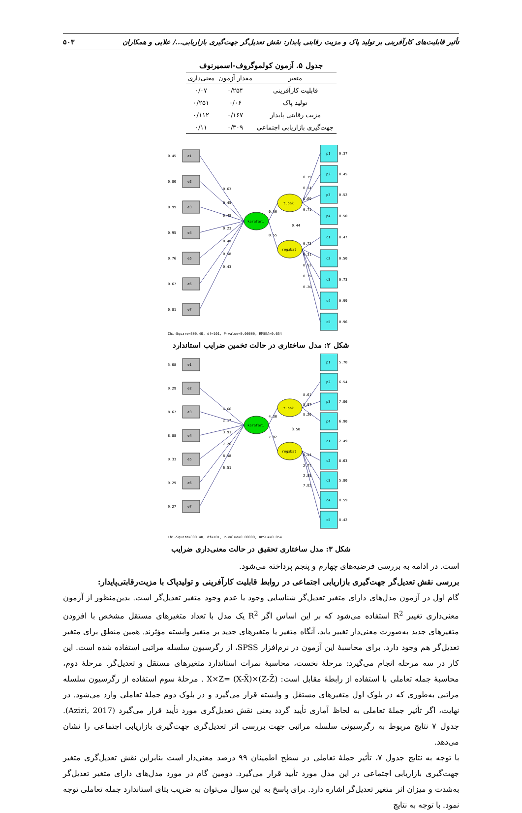تأثیر قابلیت‌های کارآفرینی بر تولید پاک و مزیت رقابتی پایدار: نقش تعدیل‌گر جهت‌گیری بازاریابی.../ علایی و همکاران ۵۰۳
جدول ۵. آزمون کولموگروف-اسمیرنوف
| متغیر | مقدار آزمون | معنی‌داری |
| --- | --- | --- |
| قابلیت کارآفرینی | ۰/۲۵۴ | ۰/۰۷ |
| تولید پاک | ۰/۰۶ | ۰/۲۵۱ |
| مزیت رقابتی پایدار | ۰/۱۶۷ | ۰/۱۱۲ |
| جهت‌گیری بازاریابی اجتماعی | ۰/۳۰۹ | ۰/۱۱ |
karafari
t.pak
regabat
e1
e2
e3
e4
e5
e6
e7
p1
p2
p3
p4
c1
c2
c3
c4
c5
0.45
0.80
0.99
0.95
0.76
0.67
0.81
0.37
0.45
0.52
0.50
0.47
0.50
0.73
0.99
0.96
0.63
0.45
0.48
0.23
0.49
0.58
0.43
0.30
0.55
0.44
0.79
0.74
0.69
0.71
0.73
0.31
0.52
0.39
0.20
Chi-Square=300.40, df=101, P-value=0.00000, RMSEA=0.054
شکل ۲: مدل ساختاری در حالت تخمین ضرایب استاندارد
karafari
t.pak
regabat
e1
e2
e3
e4
e5
e6
e7
p1
p2
p3
p4
c1
c2
c3
c4
c5
5.08
9.29
8.67
8.88
9.33
9.29
9.27
5.70
6.54
7.06
6.90
2.49
8.63
5.80
8.59
8.42
6.66
2.17
3.91
7.26
8.58
6.51
4.30
7.82
3.50
8.61
8.07
8.26
5.54
2.77
2.88
7.82
Chi-Square=300.40, df=101, P-value=0.00000, RMSEA=0.054
شکل ۳: مدل ساختاری تحقیق در حالت معنی‌داری ضرایب
است. در ادامه به بررسی فرضیه‌های چهارم و پنجم پرداخته می‌شود.
بررسی نقش تعدیل‌گر جهت‌گیری بازاریابی اجتماعی در روابط قابلیت کارآفرینی و تولیدپاک با مزیت‌رقابتی‌پایدار:
گام اول در آزمون مدل‌های دارای متغیر تعدیل‌گر شناسایی وجود یا عدم وجود متغیر تعدیل‌گر است. بدین‌منظور از آزمون معنی‌داری تغییر R<sup>2</sup> استفاده می‌شود که بر این اساس اگر R<sup>2</sup> یک مدل با تعداد متغیرهای مستقل مشخص با افزودن متغیرهای جدید به‌صورت معنی‌دار تغییر یابد، آنگاه متغیر یا متغیرهای جدید بر متغیر وابسته مؤثرند. همین منطق برای متغیر تعدیل‌گر هم وجود دارد. برای محاسبۀ این آزمون در نرم‌افزار SPSS، از رگرسیون سلسله مراتبی استفاده شده است. این کار در سه مرحله انجام می‌گیرد: مرحلۀ نخست، محاسبۀ نمرات استاندارد متغیرهای مستقل و تعدیل‌گر. مرحلۀ دوم، محاسبۀ جمله تعاملی با استفاده از رابطۀ مقابل است: X×Z= (X-X̄)×(Z-Z̄) . مرحلۀ سوم استفاده از رگرسیون سلسله مراتبی به‌طوری که در بلوک اول متغیرهای مستقل و وابسته قرار می‌گیرد و در بلوک دوم جملۀ تعاملی وارد می‌شود. در نهایت، اگر تأثیر جملۀ تعاملی به لحاظ آماری تأیید گردد یعنی نقش تعدیل‌گری مورد تأیید قرار می‌گیرد (Azizi, 2017). جدول ۷ نتایج مربوط به رگرسیونی سلسله مراتبی جهت بررسی اثر تعدیل‌گری جهت‌گیری بازاریابی اجتماعی را نشان می‌دهد.
با توجه به نتایج جدول ۷، تأثیر جملۀ تعاملی در سطح اطمینان ۹۹ درصد معنی‌دار است بنابراین نقش تعدیل‌گری متغیر جهت‌گیری بازاریابی اجتماعی در این مدل مورد تأیید قرار می‌گیرد. دومین گام در مورد مدل‌های دارای متغیر تعدیل‌گر به‌شدت و میزان اثر متغیر تعدیل‌گر اشاره دارد. برای پاسخ به این سوال می‌توان به ضریب بتای استاندارد جمله تعاملی توجه نمود. با توجه به نتایج